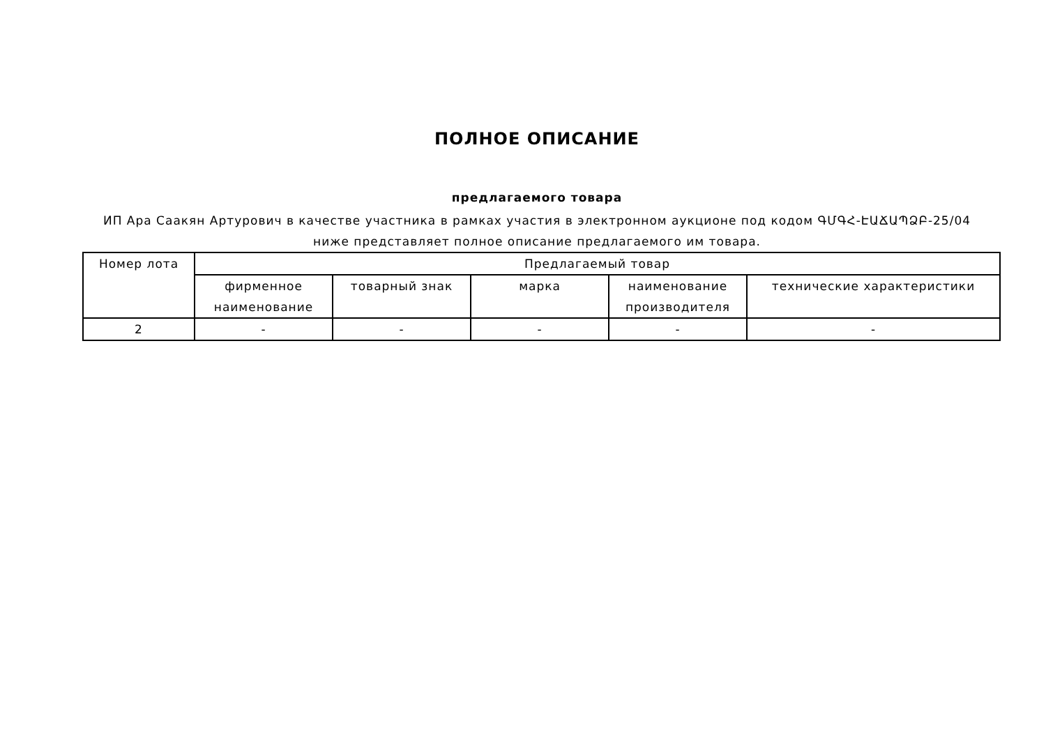ПОЛНОЕ ОПИСАНИЕ
предлагаемого товара
ИП Ара Саакян Артурович в качестве участника в рамках участия в электронном аукционе под кодом ԳՄԳՀ-ԷԱՃԱՊՁԲ-25/04
ниже представляет полное описание предлагаемого им товара.
| Номер лота | Предлагаемый товар | | | | |
| --- | --- | --- | --- | --- | --- |
| | фирменное наименование | товарный знак | марка | наименование производителя | технические характеристики |
| 2 | - | - | - | - | - |